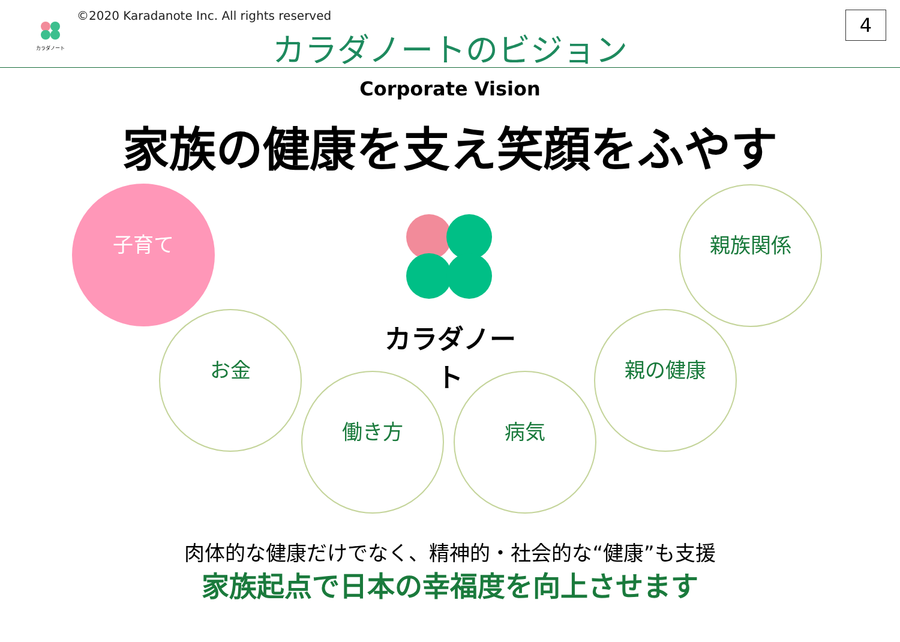カラダノート
©2020 Karadanote Inc. All rights reserved
カラダノートのビジョン
4
Corporate Vision
家族の健康を支え笑顔をふやす
カラダノート
子育て
お金
働き方 病気
親の健康
親族関係
肉体的な健康だけでなく、精神的・社会的な“健康”も支援
家族起点で日本の幸福度を向上させます